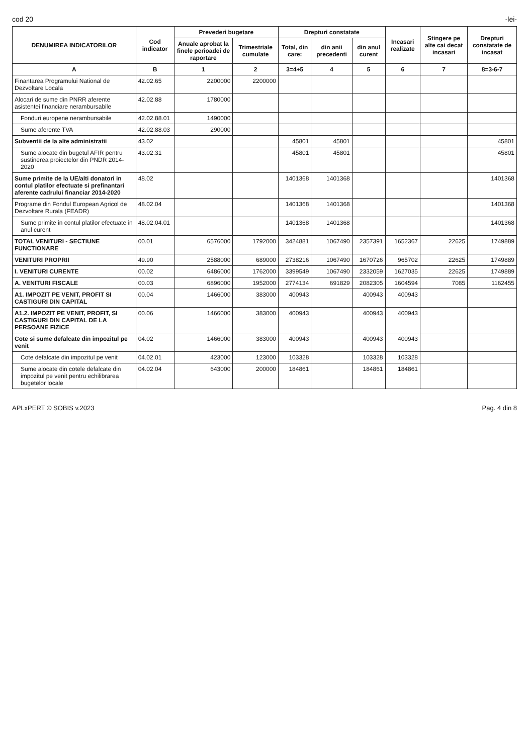cod 20 -lei-
| DENUMIREA INDICATORILOR | Cod indicator | Prevederi bugetare | | Drepturi constatate | | | Incasari realizate | Stingere pe alte cai decat incasari | Drepturi constatate de incasat |
| --- | --- | --- | --- | --- | --- | --- | --- | --- | --- |
| | | Anuale aprobat la finele perioadei de raportare | Trimestriale cumulate | Total, din care: | din anii precedenti | din anul curent | | | |
| A | B | 1 | 2 | 3=4+5 | 4 | 5 | 6 | 7 | 8=3-6-7 |
| Finantarea Programului National de Dezvoltare Locala | 42.02.65 | 2200000 | 2200000 | | | | | | |
| Alocari de sume din PNRR aferente asistentei financiare nerambursabile | 42.02.88 | 1780000 | | | | | | | |
| Fonduri europene nerambursabile | 42.02.88.01 | 1490000 | | | | | | | |
| Sume aferente TVA | 42.02.88.03 | 290000 | | | | | | | |
| Subventii de la alte administratii | 43.02 | | | 45801 | 45801 | | | | 45801 |
| Sume alocate din bugetul AFIR pentru sustinerea proiectelor din PNDR 2014-2020 | 43.02.31 | | | 45801 | 45801 | | | | 45801 |
| Sume primite de la UE/alti donatori in contul platilor efectuate si prefinantari aferente cadrului financiar 2014-2020 | 48.02 | | | 1401368 | 1401368 | | | | 1401368 |
| Programe din Fondul European Agricol de Dezvoltare Rurala (FEADR) | 48.02.04 | | | 1401368 | 1401368 | | | | 1401368 |
| Sume primite in contul platilor efectuate in anul curent | 48.02.04.01 | | | 1401368 | 1401368 | | | | 1401368 |
| TOTAL VENITURI - SECTIUNE FUNCTIONARE | 00.01 | 6576000 | 1792000 | 3424881 | 1067490 | 2357391 | 1652367 | 22625 | 1749889 |
| VENITURI PROPRII | 49.90 | 2588000 | 689000 | 2738216 | 1067490 | 1670726 | 965702 | 22625 | 1749889 |
| I. VENITURI CURENTE | 00.02 | 6486000 | 1762000 | 3399549 | 1067490 | 2332059 | 1627035 | 22625 | 1749889 |
| A. VENITURI FISCALE | 00.03 | 6896000 | 1952000 | 2774134 | 691829 | 2082305 | 1604594 | 7085 | 1162455 |
| A1. IMPOZIT PE VENIT, PROFIT SI CASTIGURI DIN CAPITAL | 00.04 | 1466000 | 383000 | 400943 | | 400943 | 400943 | | |
| A1.2. IMPOZIT PE VENIT, PROFIT, SI CASTIGURI DIN CAPITAL DE LA PERSOANE FIZICE | 00.06 | 1466000 | 383000 | 400943 | | 400943 | 400943 | | |
| Cote si sume defalcate din impozitul pe venit | 04.02 | 1466000 | 383000 | 400943 | | 400943 | 400943 | | |
| Cote defalcate din impozitul pe venit | 04.02.01 | 423000 | 123000 | 103328 | | 103328 | 103328 | | |
| Sume alocate din cotele defalcate din impozitul pe venit pentru echilibrarea bugetelor locale | 04.02.04 | 643000 | 200000 | 184861 | | 184861 | 184861 | | |
APLxPERT © SOBIS v.2023 Pag. 4 din 8